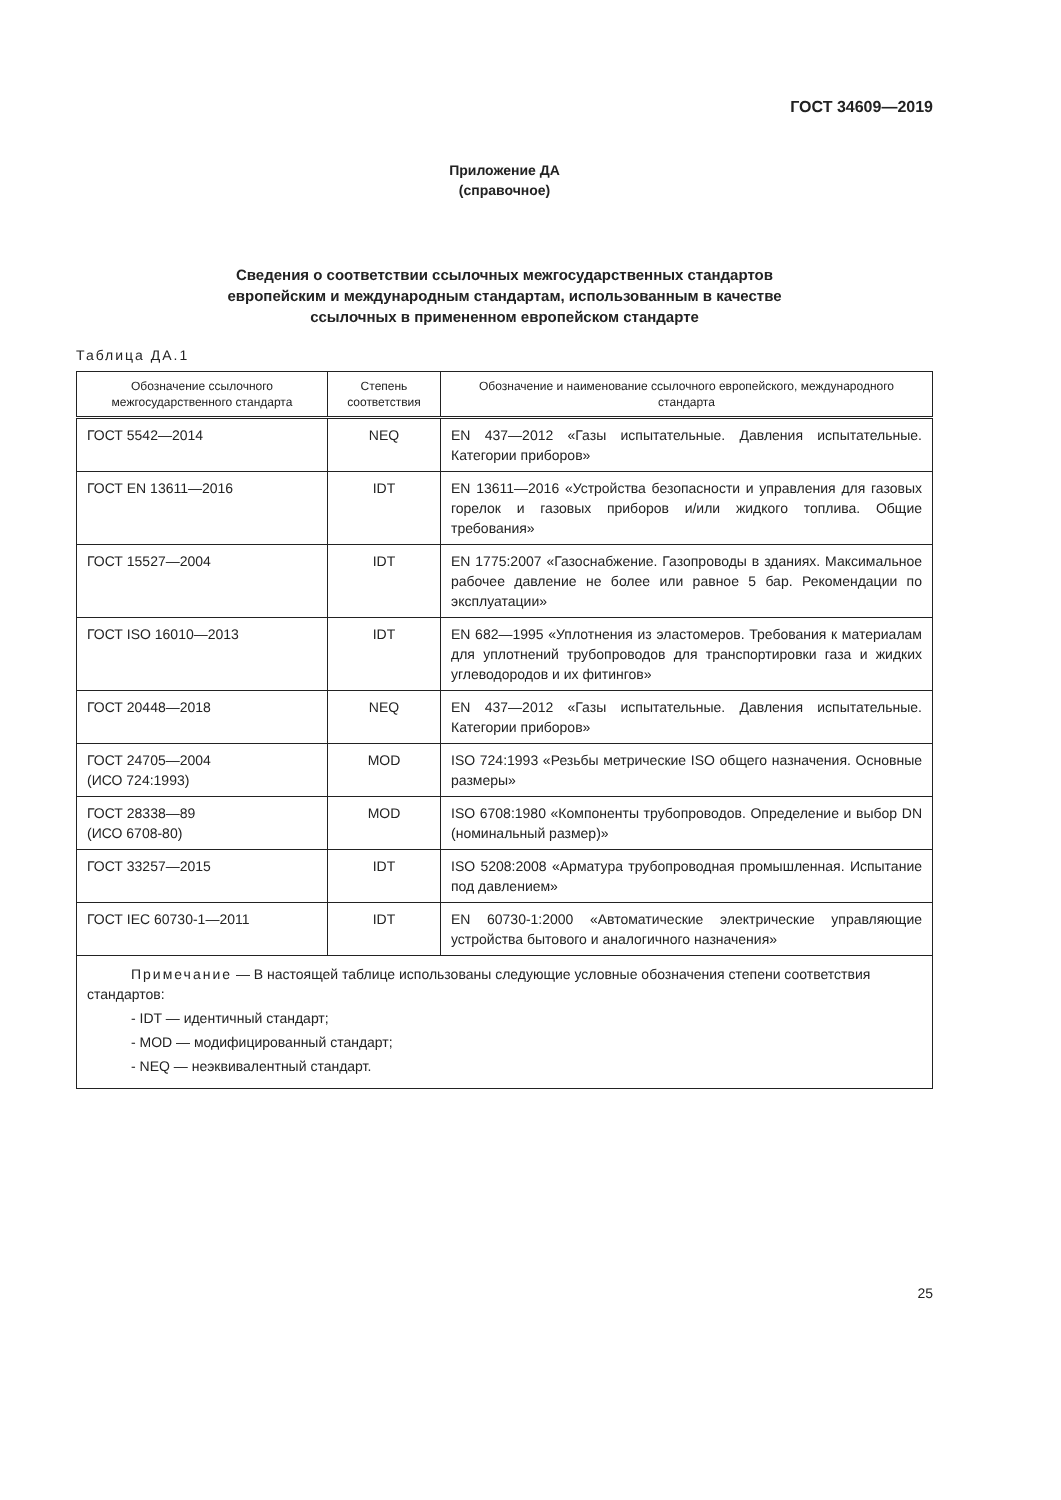ГОСТ 34609—2019
Приложение ДА
(справочное)
Сведения о соответствии ссылочных межгосударственных стандартов
европейским и международным стандартам, использованным в качестве
ссылочных в примененном европейском стандарте
Таблица ДА.1
| Обозначение ссылочного межгосударственного стандарта | Степень соответствия | Обозначение и наименование ссылочного европейского, международного стандарта |
| --- | --- | --- |
| ГОСТ 5542—2014 | NEQ | EN 437—2012 «Газы испытательные. Давления испытательные. Категории приборов» |
| ГОСТ EN 13611—2016 | IDT | EN 13611—2016 «Устройства безопасности и управления для газовых горелок и газовых приборов и/или жидкого топлива. Общие требования» |
| ГОСТ 15527—2004 | IDT | EN 1775:2007 «Газоснабжение. Газопроводы в зданиях. Максимальное рабочее давление не более или равное 5 бар. Рекомендации по эксплуатации» |
| ГОСТ ISO 16010—2013 | IDT | EN 682—1995 «Уплотнения из эластомеров. Требования к материалам для уплотнений трубопроводов для транспортировки газа и жидких углеводородов и их фитингов» |
| ГОСТ 20448—2018 | NEQ | EN 437—2012 «Газы испытательные. Давления испытательные. Категории приборов» |
| ГОСТ 24705—2004 (ИСО 724:1993) | MOD | ISO 724:1993 «Резьбы метрические ISO общего назначения. Основные размеры» |
| ГОСТ 28338—89 (ИСО 6708-80) | MOD | ISO 6708:1980 «Компоненты трубопроводов. Определение и выбор DN (номинальный размер)» |
| ГОСТ 33257—2015 | IDT | ISO 5208:2008 «Арматура трубопроводная промышленная. Испытание под давлением» |
| ГОСТ IEC 60730-1—2011 | IDT | EN 60730-1:2000 «Автоматические электрические управляющие устройства бытового и аналогичного назначения» |
| Примечание — В настоящей таблице использованы следующие условные обозначения степени соответствия стандартов: - IDT — идентичный стандарт; - MOD — модифицированный стандарт; - NEQ — неэквивалентный стандарт. | | |
25